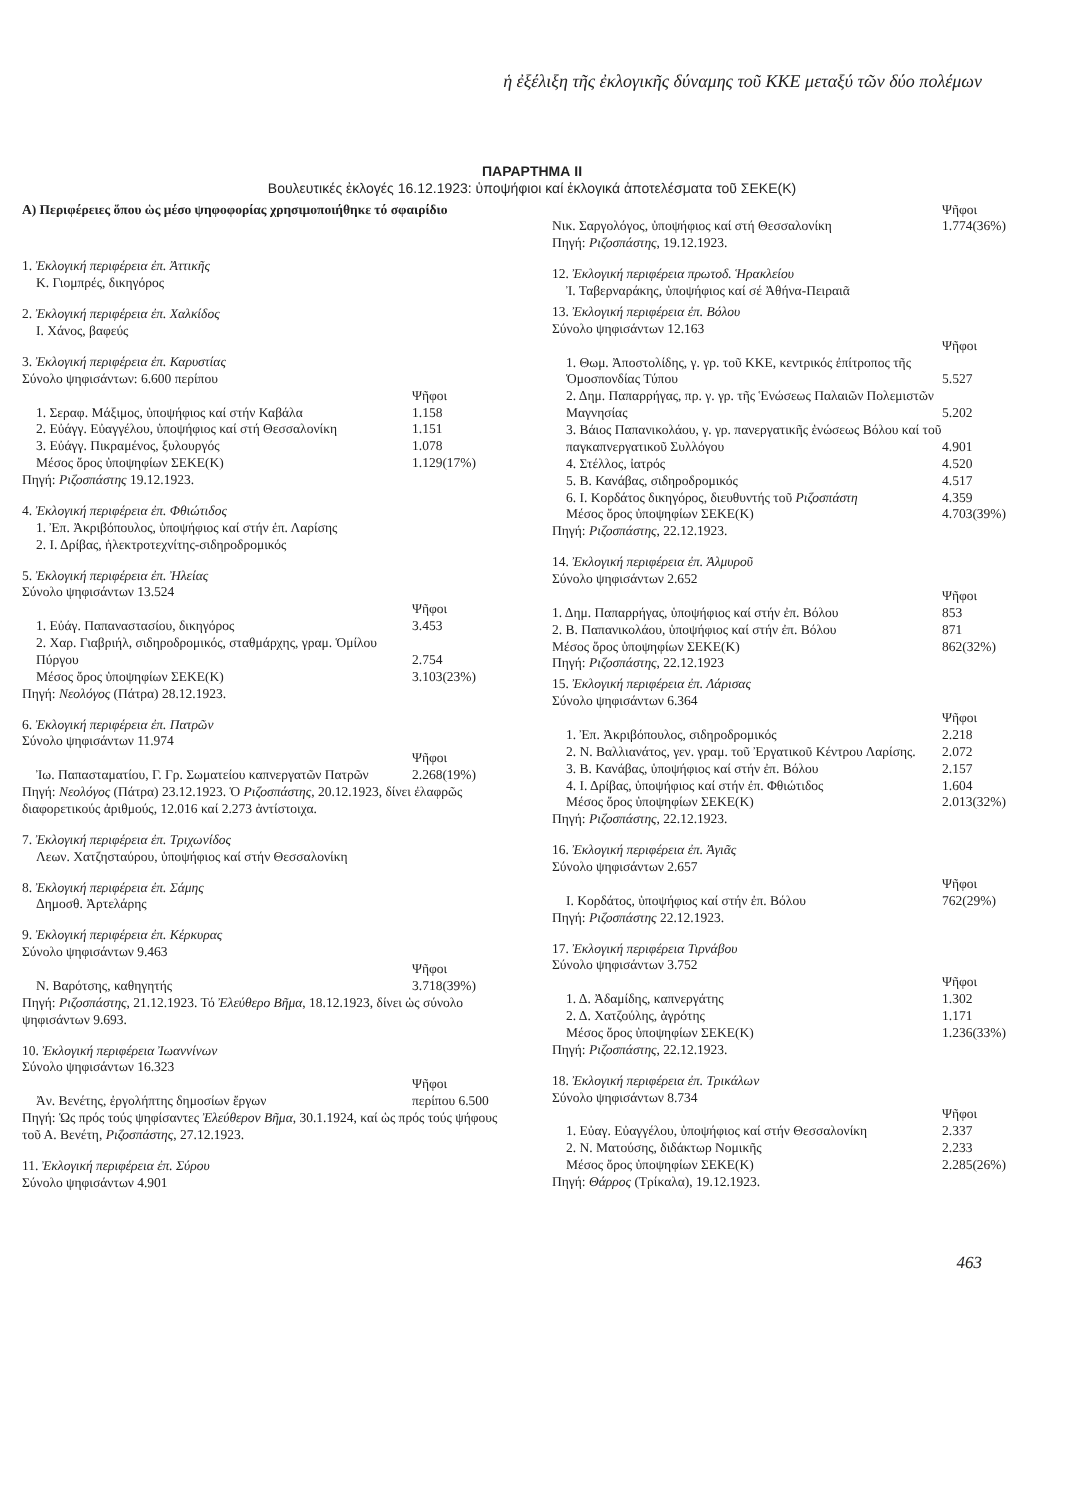ἡ ἐξέλιξη τῆς ἐκλογικῆς δύναμης τοῦ ΚΚΕ μεταξύ τῶν δύο πολέμων
ΠΑΡΑΡΤΗΜΑ II
Βουλευτικές ἐκλογές 16.12.1923: ὑποψήφιοι καί ἐκλογικά ἀποτελέσματα τοῦ ΣΕΚΕ(Κ)
Α) Περιφέρειες ὅπου ὡς μέσο ψηφοφορίας χρησιμοποιήθηκε τό σφαιρίδιο
1. Ἐκλογική περιφέρεια ἐπ. Ἀττικῆς
Κ. Γιομπρές, δικηγόρος
2. Ἐκλογική περιφέρεια ἐπ. Χαλκίδος
Ι. Χάνος, βαφεύς
3. Ἐκλογική περιφέρεια ἐπ. Καρυστίας
Σύνολο ψηφισάντων: 6.600 περίπου
| | Ψῆφοι |
| --- | --- |
| 1. Σεραφ. Μάξιμος, ὑποψήφιος καί στήν Καβάλα | 1.158 |
| 2. Εὐάγγ. Εὐαγγέλου, ὑποψήφιος καί στή Θεσσαλονίκη | 1.151 |
| 3. Εὐάγγ. Πικραμένος, ξυλουργός | 1.078 |
| Μέσος ὅρος ὑποψηφίων ΣΕΚΕ(Κ) | 1.129(17%) |
Πηγή: Ριζοσπάστης 19.12.1923.
4. Ἐκλογική περιφέρεια ἐπ. Φθιώτιδος
1. Ἐπ. Ἀκριβόπουλος, ὑποψήφιος καί στήν ἐπ. Λαρίσης
2. Ι. Δρίβας, ἠλεκτροτεχνίτης-σιδηροδρομικός
5. Ἐκλογική περιφέρεια ἐπ. Ἠλείας
Σύνολο ψηφισάντων 13.524
| | Ψῆφοι |
| --- | --- |
| 1. Εὐάγ. Παπαναστασίου, δικηγόρος | 3.453 |
| 2. Χαρ. Γιαβριήλ, σιδηροδρομικός, σταθμάρχης, γραμ. Ὁμίλου Πύργου | 2.754 |
| Μέσος ὅρος ὑποψηφίων ΣΕΚΕ(Κ) | 3.103(23%) |
Πηγή: Νεολόγος (Πάτρα) 28.12.1923.
6. Ἐκλογική περιφέρεια ἐπ. Πατρῶν
Σύνολο ψηφισάντων 11.974
| | Ψῆφοι |
| --- | --- |
| Ἰω. Παπασταματίου, Γ. Γρ. Σωματείου καπνεργατῶν Πατρῶν | 2.268(19%) |
Πηγή: Νεολόγος (Πάτρα) 23.12.1923. Ὁ Ριζοσπάστης, 20.12.1923, δίνει ἐλαφρῶς διαφορετικούς ἀριθμούς, 12.016 καί 2.273 ἀντίστοιχα.
7. Ἐκλογική περιφέρεια ἐπ. Τριχωνίδος
Λεων. Χατζησταύρου, ὑποψήφιος καί στήν Θεσσαλονίκη
8. Ἐκλογική περιφέρεια ἐπ. Σάμης
Δημοσθ. Ἀρτελάρης
9. Ἐκλογική περιφέρεια ἐπ. Κέρκυρας
Σύνολο ψηφισάντων 9.463
| | Ψῆφοι |
| --- | --- |
| Ν. Βαρότσης, καθηγητής | 3.718(39%) |
Πηγή: Ριζοσπάστης, 21.12.1923. Τό Ἐλεύθερο Βῆμα, 18.12.1923, δίνει ὡς σύνολο ψηφισάντων 9.693.
10. Ἐκλογική περιφέρεια Ἰωαννίνων
Σύνολο ψηφισάντων 16.323
| | Ψῆφοι |
| --- | --- |
| Ἀν. Βενέτης, ἐργολήπτης δημοσίων ἔργων | περίπου 6.500 |
Πηγή: Ὡς πρός τούς ψηφίσαντες Ἐλεύθερον Βῆμα, 30.1.1924, καί ὡς πρός τούς ψήφους τοῦ Α. Βενέτη, Ριζοσπάστης, 27.12.1923.
11. Ἐκλογική περιφέρεια ἐπ. Σύρου
Σύνολο ψηφισάντων 4.901
| | Ψῆφοι |
| --- | --- |
| Νικ. Σαργολόγος, ὑποψήφιος καί στή Θεσσαλονίκη | 1.774(36%) |
Πηγή: Ριζοσπάστης, 19.12.1923.
12. Ἐκλογική περιφέρεια πρωτοδ. Ἡρακλείου
Ἰ. Ταβερναράκης, ὑποψήφιος καί σέ Ἀθήνα-Πειραιᾶ
13. Ἐκλογική περιφέρεια ἐπ. Βόλου
Σύνολο ψηφισάντων 12.163
| | Ψῆφοι |
| --- | --- |
| 1. Θωμ. Ἀποστολίδης, γ. γρ. τοῦ ΚΚΕ, κεντρικός ἐπίτροπος τῆς Ὁμοσπονδίας Τύπου | 5.527 |
| 2. Δημ. Παπαρρήγας, πρ. γ. γρ. τῆς Ἑνώσεως Παλαιῶν Πολεμιστῶν Μαγνησίας | 5.202 |
| 3. Βάιος Παπανικολάου, γ. γρ. πανεργατικῆς ἑνώσεως Βόλου καί τοῦ παγκαπνεργατικοῦ Συλλόγου | 4.901 |
| 4. Στέλλος, ἰατρός | 4.520 |
| 5. Β. Κανάβας, σιδηροδρομικός | 4.517 |
| 6. Ι. Κορδάτος δικηγόρος, διευθυντής τοῦ Ριζοσπάστη | 4.359 |
| Μέσος ὅρος ὑποψηφίων ΣΕΚΕ(Κ) | 4.703(39%) |
Πηγή: Ριζοσπάστης, 22.12.1923.
14. Ἐκλογική περιφέρεια ἐπ. Ἁλμυροῦ
Σύνολο ψηφισάντων 2.652
| | Ψῆφοι |
| --- | --- |
| 1. Δημ. Παπαρρήγας, ὑποψήφιος καί στήν ἐπ. Βόλου | 853 |
| 2. Β. Παπανικολάου, ὑποψήφιος καί στήν ἐπ. Βόλου | 871 |
| Μέσος ὅρος ὑποψηφίων ΣΕΚΕ(Κ) | 862(32%) |
Πηγή: Ριζοσπάστης, 22.12.1923
15. Ἐκλογική περιφέρεια ἐπ. Λάρισας
Σύνολο ψηφισάντων 6.364
| | Ψῆφοι |
| --- | --- |
| 1. Ἐπ. Ἀκριβόπουλος, σιδηροδρομικός | 2.218 |
| 2. Ν. Βαλλιανάτος, γεν. γραμ. τοῦ Ἐργατικοῦ Κέντρου Λαρίσης. | 2.072 |
| 3. Β. Κανάβας, ὑποψήφιος καί στήν ἐπ. Βόλου | 2.157 |
| 4. Ι. Δρίβας, ὑποψήφιος καί στήν ἐπ. Φθιώτιδος | 1.604 |
| Μέσος ὅρος ὑποψηφίων ΣΕΚΕ(Κ) | 2.013(32%) |
Πηγή: Ριζοσπάστης, 22.12.1923.
16. Ἐκλογική περιφέρεια ἐπ. Ἀγιᾶς
Σύνολο ψηφισάντων 2.657
| | Ψῆφοι |
| --- | --- |
| Ι. Κορδάτος, ὑποψήφιος καί στήν ἐπ. Βόλου | 762(29%) |
Πηγή: Ριζοσπάστης 22.12.1923.
17. Ἐκλογική περιφέρεια Τιρνάβου
Σύνολο ψηφισάντων 3.752
| | Ψῆφοι |
| --- | --- |
| 1. Δ. Ἀδαμίδης, καπνεργάτης | 1.302 |
| 2. Δ. Χατζούλης, ἀγρότης | 1.171 |
| Μέσος ὅρος ὑποψηφίων ΣΕΚΕ(Κ) | 1.236(33%) |
Πηγή: Ριζοσπάστης, 22.12.1923.
18. Ἐκλογική περιφέρεια ἐπ. Τρικάλων
Σύνολο ψηφισάντων 8.734
| | Ψῆφοι |
| --- | --- |
| 1. Εὐαγ. Εὐαγγέλου, ὑποψήφιος καί στήν Θεσσαλονίκη | 2.337 |
| 2. Ν. Ματούσης, διδάκτωρ Νομικῆς | 2.233 |
| Μέσος ὅρος ὑποψηφίων ΣΕΚΕ(Κ) | 2.285(26%) |
Πηγή: Θάρρος (Τρίκαλα), 19.12.1923.
463